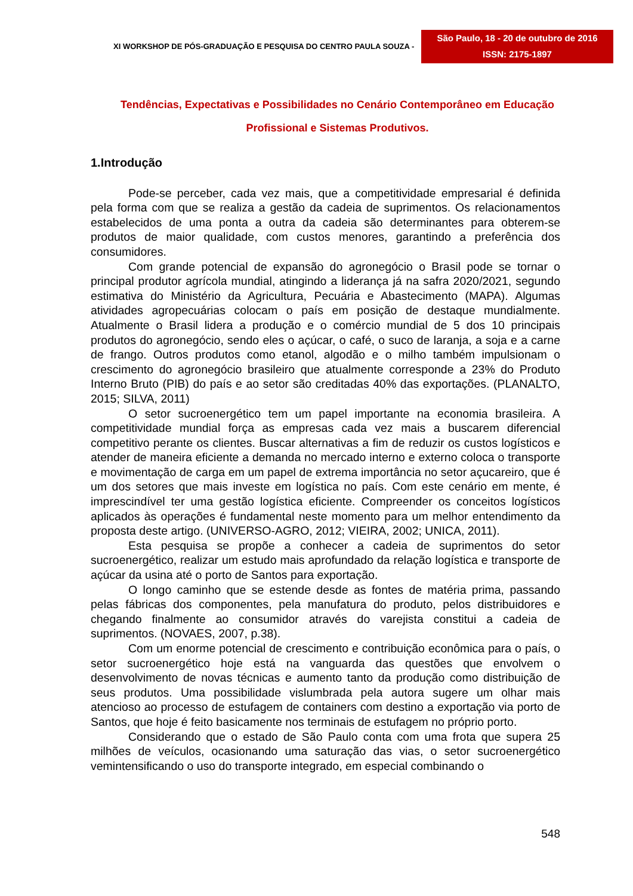XI WORKSHOP DE PÓS-GRADUAÇÃO E PESQUISA DO CENTRO PAULA SOUZA -
São Paulo, 18 - 20 de outubro de 2016
ISSN: 2175-1897
Tendências, Expectativas e Possibilidades no Cenário Contemporâneo em Educação Profissional e Sistemas Produtivos.
1.Introdução
Pode-se perceber, cada vez mais, que a competitividade empresarial é definida pela forma com que se realiza a gestão da cadeia de suprimentos. Os relacionamentos estabelecidos de uma ponta a outra da cadeia são determinantes para obterem-se produtos de maior qualidade, com custos menores, garantindo a preferência dos consumidores.
Com grande potencial de expansão do agronegócio o Brasil pode se tornar o principal produtor agrícola mundial, atingindo a liderança já na safra 2020/2021, segundo estimativa do Ministério da Agricultura, Pecuária e Abastecimento (MAPA). Algumas atividades agropecuárias colocam o país em posição de destaque mundialmente. Atualmente o Brasil lidera a produção e o comércio mundial de 5 dos 10 principais produtos do agronegócio, sendo eles o açúcar, o café, o suco de laranja, a soja e a carne de frango. Outros produtos como etanol, algodão e o milho também impulsionam o crescimento do agronegócio brasileiro que atualmente corresponde a 23% do Produto Interno Bruto (PIB) do país e ao setor são creditadas 40% das exportações. (PLANALTO, 2015; SILVA, 2011)
O setor sucroenergético tem um papel importante na economia brasileira. A competitividade mundial força as empresas cada vez mais a buscarem diferencial competitivo perante os clientes. Buscar alternativas a fim de reduzir os custos logísticos e atender de maneira eficiente a demanda no mercado interno e externo coloca o transporte e movimentação de carga em um papel de extrema importância no setor açucareiro, que é um dos setores que mais investe em logística no país. Com este cenário em mente, é imprescindível ter uma gestão logística eficiente. Compreender os conceitos logísticos aplicados às operações é fundamental neste momento para um melhor entendimento da proposta deste artigo. (UNIVERSO-AGRO, 2012; VIEIRA, 2002; UNICA, 2011).
Esta pesquisa se propõe a conhecer a cadeia de suprimentos do setor sucroenergético, realizar um estudo mais aprofundado da relação logística e transporte de açúcar da usina até o porto de Santos para exportação.
O longo caminho que se estende desde as fontes de matéria prima, passando pelas fábricas dos componentes, pela manufatura do produto, pelos distribuidores e chegando finalmente ao consumidor através do varejista constitui a cadeia de suprimentos. (NOVAES, 2007, p.38).
Com um enorme potencial de crescimento e contribuição econômica para o país, o setor sucroenergético hoje está na vanguarda das questões que envolvem o desenvolvimento de novas técnicas e aumento tanto da produção como distribuição de seus produtos. Uma possibilidade vislumbrada pela autora sugere um olhar mais atencioso ao processo de estufagem de containers com destino a exportação via porto de Santos, que hoje é feito basicamente nos terminais de estufagem no próprio porto.
Considerando que o estado de São Paulo conta com uma frota que supera 25 milhões de veículos, ocasionando uma saturação das vias, o setor sucroenergético vemintensificando o uso do transporte integrado, em especial combinando o
548